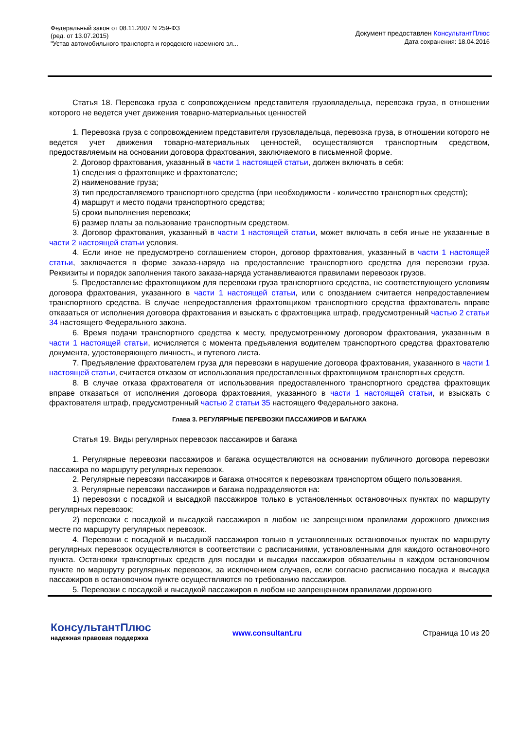Федеральный закон от 08.11.2007 N 259-ФЗ
(ред. от 13.07.2015)
"Устав автомобильного транспорта и городского наземного эл...
Документ предоставлен КонсультантПлюс
Дата сохранения: 18.04.2016
Статья 18. Перевозка груза с сопровождением представителя грузовладельца, перевозка груза, в отношении которого не ведется учет движения товарно-материальных ценностей
1. Перевозка груза с сопровождением представителя грузовладельца, перевозка груза, в отношении которого не ведется учет движения товарно-материальных ценностей, осуществляются транспортным средством, предоставляемым на основании договора фрахтования, заключаемого в письменной форме.
2. Договор фрахтования, указанный в части 1 настоящей статьи, должен включать в себя:
1) сведения о фрахтовщике и фрахтователе;
2) наименование груза;
3) тип предоставляемого транспортного средства (при необходимости - количество транспортных средств);
4) маршрут и место подачи транспортного средства;
5) сроки выполнения перевозки;
6) размер платы за пользование транспортным средством.
3. Договор фрахтования, указанный в части 1 настоящей статьи, может включать в себя иные не указанные в части 2 настоящей статьи условия.
4. Если иное не предусмотрено соглашением сторон, договор фрахтования, указанный в части 1 настоящей статьи, заключается в форме заказа-наряда на предоставление транспортного средства для перевозки груза. Реквизиты и порядок заполнения такого заказа-наряда устанавливаются правилами перевозок грузов.
5. Предоставление фрахтовщиком для перевозки груза транспортного средства, не соответствующего условиям договора фрахтования, указанного в части 1 настоящей статьи, или с опозданием считается непредоставлением транспортного средства. В случае непредоставления фрахтовщиком транспортного средства фрахтователь вправе отказаться от исполнения договора фрахтования и взыскать с фрахтовщика штраф, предусмотренный частью 2 статьи 34 настоящего Федерального закона.
6. Время подачи транспортного средства к месту, предусмотренному договором фрахтования, указанным в части 1 настоящей статьи, исчисляется с момента предъявления водителем транспортного средства фрахтователю документа, удостоверяющего личность, и путевого листа.
7. Предъявление фрахтователем груза для перевозки в нарушение договора фрахтования, указанного в части 1 настоящей статьи, считается отказом от использования предоставленных фрахтовщиком транспортных средств.
8. В случае отказа фрахтователя от использования предоставленного транспортного средства фрахтовщик вправе отказаться от исполнения договора фрахтования, указанного в части 1 настоящей статьи, и взыскать с фрахтователя штраф, предусмотренный частью 2 статьи 35 настоящего Федерального закона.
Глава 3. РЕГУЛЯРНЫЕ ПЕРЕВОЗКИ ПАССАЖИРОВ И БАГАЖА
Статья 19. Виды регулярных перевозок пассажиров и багажа
1. Регулярные перевозки пассажиров и багажа осуществляются на основании публичного договора перевозки пассажира по маршруту регулярных перевозок.
2. Регулярные перевозки пассажиров и багажа относятся к перевозкам транспортом общего пользования.
3. Регулярные перевозки пассажиров и багажа подразделяются на:
1) перевозки с посадкой и высадкой пассажиров только в установленных остановочных пунктах по маршруту регулярных перевозок;
2) перевозки с посадкой и высадкой пассажиров в любом не запрещенном правилами дорожного движения месте по маршруту регулярных перевозок.
4. Перевозки с посадкой и высадкой пассажиров только в установленных остановочных пунктах по маршруту регулярных перевозок осуществляются в соответствии с расписаниями, установленными для каждого остановочного пункта. Остановки транспортных средств для посадки и высадки пассажиров обязательны в каждом остановочном пункте по маршруту регулярных перевозок, за исключением случаев, если согласно расписанию посадка и высадка пассажиров в остановочном пункте осуществляются по требованию пассажиров.
5. Перевозки с посадкой и высадкой пассажиров в любом не запрещенном правилами дорожного
КонсультантПлюс
надежная правовая поддержка
www.consultant.ru Страница 10 из 20